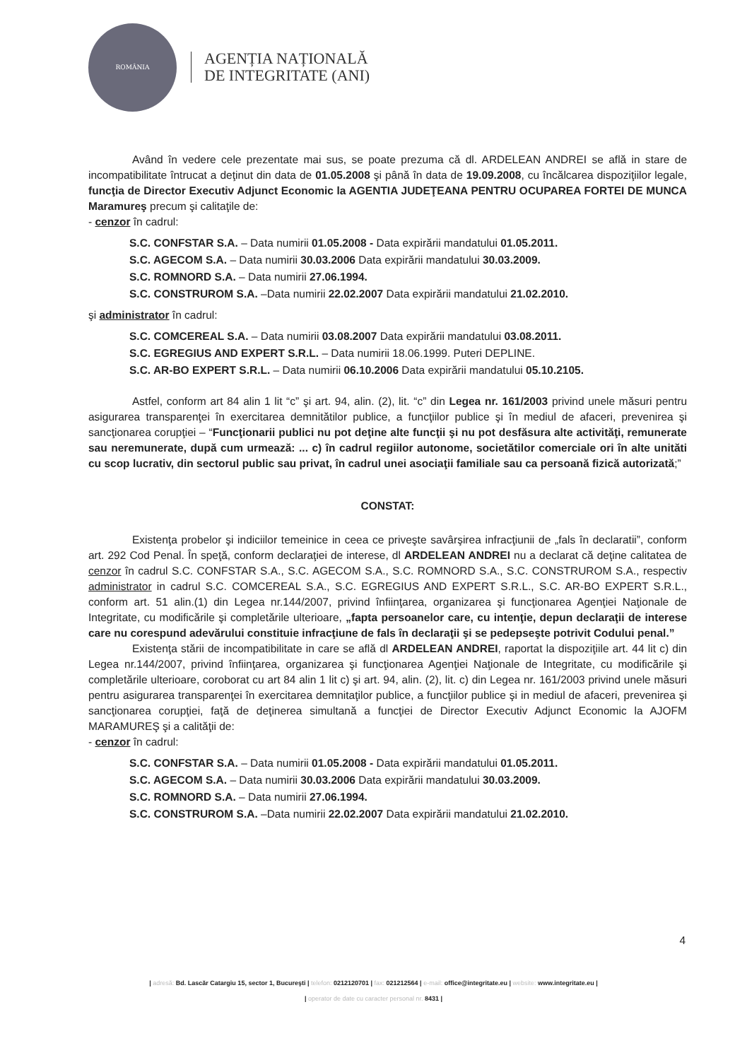ROMÂNIA
AGENȚIA NAȚIONALĂ
DE INTEGRITATE (ANI)
Având în vedere cele prezentate mai sus, se poate prezuma că dl. ARDELEAN ANDREI se află in stare de incompatibilitate întrucat a deţinut din data de 01.05.2008 şi până în data de 19.09.2008, cu încălcarea dispoziţiilor legale, funcţia de Director Executiv Adjunct Economic la AGENTIA JUDEŢEANA PENTRU OCUPAREA FORTEI DE MUNCA Maramureş precum şi calitaţile de:
- cenzor în cadrul:
S.C. CONFSTAR S.A. – Data numirii 01.05.2008 - Data expirării mandatului 01.05.2011.
S.C. AGECOM S.A. – Data numirii 30.03.2006 Data expirării mandatului 30.03.2009.
S.C. ROMNORD S.A. – Data numirii 27.06.1994.
S.C. CONSTRUROM S.A. –Data numirii 22.02.2007 Data expirării mandatului 21.02.2010.
şi administrator în cadrul:
S.C. COMCEREAL S.A. – Data numirii 03.08.2007 Data expirării mandatului 03.08.2011.
S.C. EGREGIUS AND EXPERT S.R.L. – Data numirii 18.06.1999. Puteri DEPLINE.
S.C. AR-BO EXPERT S.R.L. – Data numirii 06.10.2006 Data expirării mandatului 05.10.2105.
Astfel, conform art 84 alin 1 lit “c” şi art. 94, alin. (2), lit. “c” din Legea nr. 161/2003 privind unele măsuri pentru asigurarea transparenţei în exercitarea demnitătilor publice, a funcţiilor publice şi în mediul de afaceri, prevenirea şi sancţionarea corupţiei – “Funcţionarii publici nu pot deţine alte funcţii şi nu pot desfăsura alte activităţi, remunerate sau neremunerate, după cum urmează: ... c) în cadrul regiilor autonome, societătilor comerciale ori în alte unităti cu scop lucrativ, din sectorul public sau privat, în cadrul unei asociaţii familiale sau ca persoană fizică autorizată;”
CONSTAT:
Existenţa probelor şi indiciilor temeinice in ceea ce priveşte savârşirea infracţiunii de „fals în declaratii”, conform art. 292 Cod Penal. În speţă, conform declaraţiei de interese, dl ARDELEAN ANDREI nu a declarat că deţine calitatea de cenzor în cadrul S.C. CONFSTAR S.A., S.C. AGECOM S.A., S.C. ROMNORD S.A., S.C. CONSTRUROM S.A., respectiv administrator in cadrul S.C. COMCEREAL S.A., S.C. EGREGIUS AND EXPERT S.R.L., S.C. AR-BO EXPERT S.R.L., conform art. 51 alin.(1) din Legea nr.144/2007, privind înfiinţarea, organizarea şi funcţionarea Agenţiei Naţionale de Integritate, cu modificările şi completările ulterioare, „fapta persoanelor care, cu intenţie, depun declaraţii de interese care nu corespund adevărului constituie infracţiune de fals în declaraţii şi se pedepseşte potrivit Codului penal.”
Existenţa stării de incompatibilitate in care se află dl ARDELEAN ANDREI, raportat la dispoziţiile art. 44 lit c) din Legea nr.144/2007, privind înfiinţarea, organizarea şi funcţionarea Agenţiei Naţionale de Integritate, cu modificările şi completările ulterioare, coroborat cu art 84 alin 1 lit c) şi art. 94, alin. (2), lit. c) din Legea nr. 161/2003 privind unele măsuri pentru asigurarea transparenţei în exercitarea demnitaţilor publice, a funcţiilor publice şi in mediul de afaceri, prevenirea şi sancţionarea corupţiei, faţă de deţinerea simultană a funcţiei de Director Executiv Adjunct Economic la AJOFM MARAMUREŞ şi a calităţii de:
- cenzor în cadrul:
S.C. CONFSTAR S.A. – Data numirii 01.05.2008 - Data expirării mandatului 01.05.2011.
S.C. AGECOM S.A. – Data numirii 30.03.2006 Data expirării mandatului 30.03.2009.
S.C. ROMNORD S.A. – Data numirii 27.06.1994.
S.C. CONSTRUROM S.A. –Data numirii 22.02.2007 Data expirării mandatului 21.02.2010.
4
| adresă: Bd. Lascăr Catargiu 15, sector 1, Bucureşti | telefon: 0212120701 | fax: 021212564 | e-mail: office@integritate.eu | website: www.integritate.eu |
| operator de date cu caracter personal nr. 8431 |